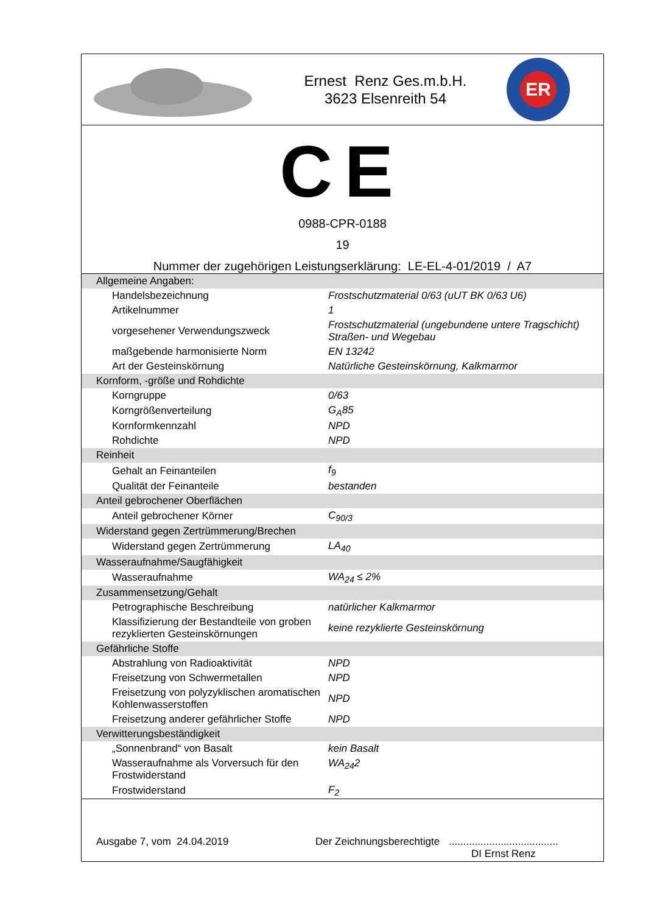Ernest Renz Ges.m.b.H.
3623 Elsenreith 54
ER
CE
0988-CPR-0188
19
Nummer der zugehörigen Leistungserklärung: LE-EL-4-01/2019 / A7
| Allgemeine Angaben: | |
| Handelsbezeichnung | Frostschutzmaterial 0/63 (uUT BK 0/63 U6) |
| Artikelnummer | 1 |
| vorgesehener Verwendungszweck | Frostschutzmaterial (ungebundene untere Tragschicht) Straßen- und Wegebau |
| maßgebende harmonisierte Norm | EN 13242 |
| Art der Gesteinskörnung | Natürliche Gesteinskörnung, Kalkmarmor |
| Kornform, -größe und Rohdichte | |
| Korngruppe | 0/63 |
| Korngrößenverteilung | G<sub>A</sub>85 |
| Kornformkennzahl | NPD |
| Rohdichte | NPD |
| Reinheit | |
| Gehalt an Feinanteilen | f<sub>9</sub> |
| Qualität der Feinanteile | bestanden |
| Anteil gebrochener Oberflächen | |
| Anteil gebrochener Körner | C<sub>90/3</sub> |
| Widerstand gegen Zertrümmerung/Brechen | |
| Widerstand gegen Zertrümmerung | LA<sub>40</sub> |
| Wasseraufnahme/Saugfähigkeit | |
| Wasseraufnahme | WA<sub>24</sub> ≤ 2% |
| Zusammensetzung/Gehalt | |
| Petrographische Beschreibung | natürlicher Kalkmarmor |
| Klassifizierung der Bestandteile von groben rezyklierten Gesteinskörnungen | keine rezyklierte Gesteinskörnung |
| Gefährliche Stoffe | |
| Abstrahlung von Radioaktivität | NPD |
| Freisetzung von Schwermetallen | NPD |
| Freisetzung von polyzyklischen aromatischen Kohlenwasserstoffen | NPD |
| Freisetzung anderer gefährlicher Stoffe | NPD |
| Verwitterungsbeständigkeit | |
| „Sonnenbrand“ von Basalt | kein Basalt |
| Wasseraufnahme als Vorversuch für den Frostwiderstand | WA<sub>24</sub>2 |
| Frostwiderstand | F<sub>2</sub> |
Ausgabe 7, vom 24.04.2019
Der Zeichnungsberechtigte
......................................
DI Ernst Renz